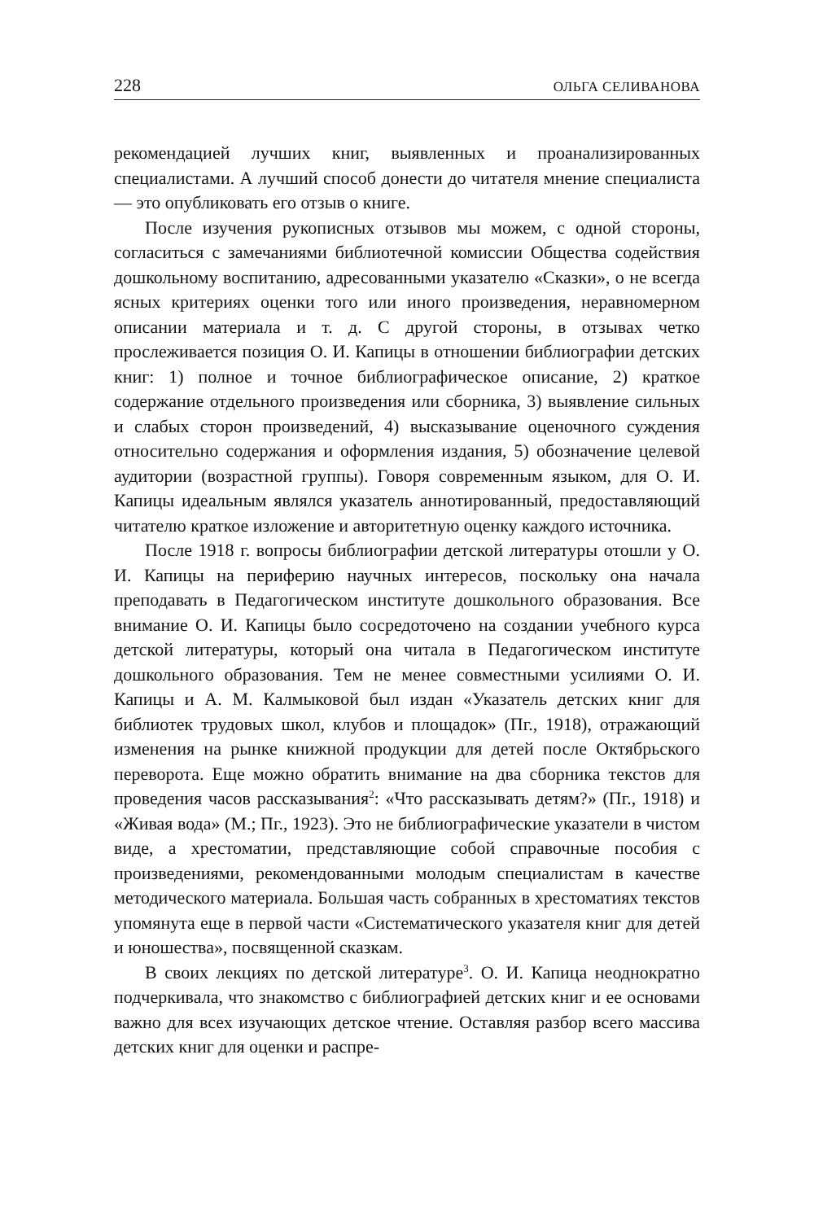228 ОЛЬГА СЕЛИВАНОВА
рекомендацией лучших книг, выявленных и проанализированных специалистами. А лучший способ донести до читателя мнение специалиста — это опубликовать его отзыв о книге.
После изучения рукописных отзывов мы можем, с одной стороны, согласиться с замечаниями библиотечной комиссии Общества содействия дошкольному воспитанию, адресованными указателю «Сказки», о не всегда ясных критериях оценки того или иного произведения, неравномерном описании материала и т. д. С другой стороны, в отзывах четко прослеживается позиция О. И. Капицы в отношении библиографии детских книг: 1) полное и точное библиографическое описание, 2) краткое содержание отдельного произведения или сборника, 3) выявление сильных и слабых сторон произведений, 4) высказывание оценочного суждения относительно содержания и оформления издания, 5) обозначение целевой аудитории (возрастной группы). Говоря современным языком, для О. И. Капицы идеальным являлся указатель аннотированный, предоставляющий читателю краткое изложение и авторитетную оценку каждого источника.
После 1918 г. вопросы библиографии детской литературы отошли у О. И. Капицы на периферию научных интересов, поскольку она начала преподавать в Педагогическом институте дошкольного образования. Все внимание О. И. Капицы было сосредоточено на создании учебного курса детской литературы, который она читала в Педагогическом институте дошкольного образования. Тем не менее совместными усилиями О. И. Капицы и А. М. Калмыковой был издан «Указатель детских книг для библиотек трудовых школ, клубов и площадок» (Пг., 1918), отражающий изменения на рынке книжной продукции для детей после Октябрьского переворота. Еще можно обратить внимание на два сборника текстов для проведения часов рассказывания<sup>2</sup>: «Что рассказывать детям?» (Пг., 1918) и «Живая вода» (М.; Пг., 1923). Это не библиографические указатели в чистом виде, а хрестоматии, представляющие собой справочные пособия с произведениями, рекомендованными молодым специалистам в качестве методического материала. Большая часть собранных в хрестоматиях текстов упомянута еще в первой части «Систематического указателя книг для детей и юношества», посвященной сказкам.
В своих лекциях по детской литературе<sup>3</sup>. О. И. Капица неоднократно подчеркивала, что знакомство с библиографией детских книг и ее основами важно для всех изучающих детское чтение. Оставляя разбор всего массива детских книг для оценки и распре-